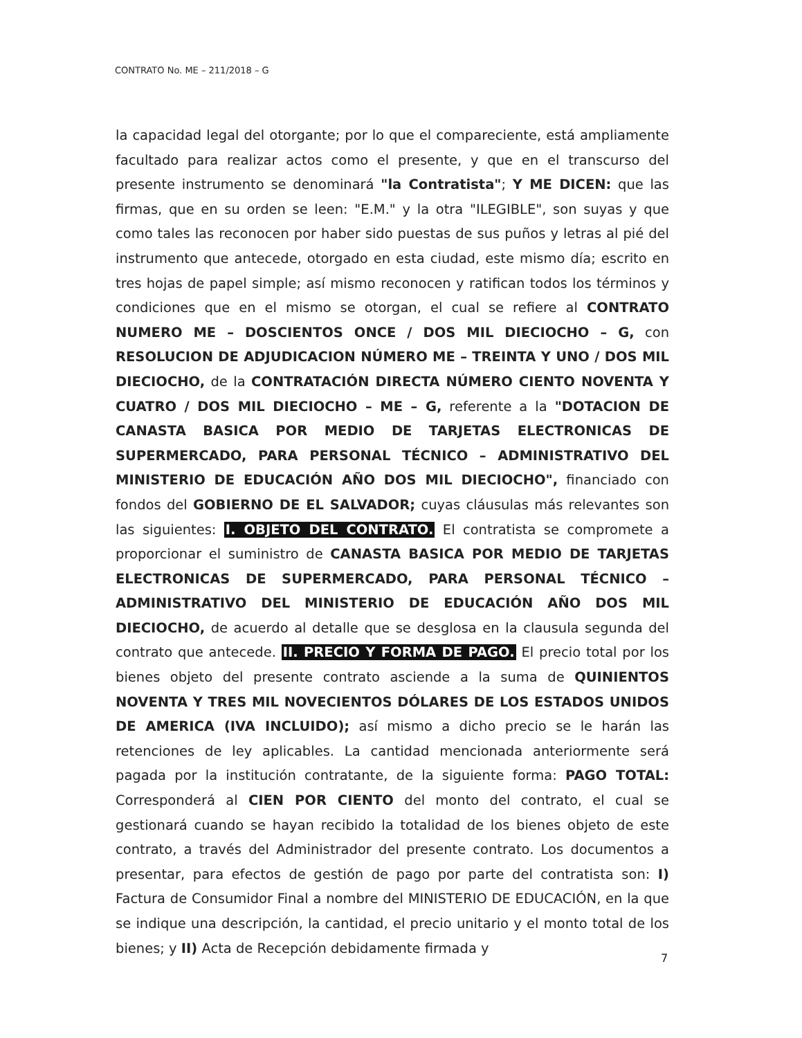CONTRATO No. ME – 211/2018 – G
la capacidad legal del otorgante; por lo que el compareciente, está ampliamente facultado para realizar actos como el presente, y que en el transcurso del presente instrumento se denominará "la Contratista"; Y ME DICEN: que las firmas, que en su orden se leen: "E.M." y la otra "ILEGIBLE", son suyas y que como tales las reconocen por haber sido puestas de sus puños y letras al pié del instrumento que antecede, otorgado en esta ciudad, este mismo día; escrito en tres hojas de papel simple; así mismo reconocen y ratifican todos los términos y condiciones que en el mismo se otorgan, el cual se refiere al CONTRATO NUMERO ME – DOSCIENTOS ONCE / DOS MIL DIECIOCHO – G, con RESOLUCION DE ADJUDICACION NÚMERO ME – TREINTA Y UNO / DOS MIL DIECIOCHO, de la CONTRATACIÓN DIRECTA NÚMERO CIENTO NOVENTA Y CUATRO / DOS MIL DIECIOCHO – ME – G, referente a la "DOTACION DE CANASTA BASICA POR MEDIO DE TARJETAS ELECTRONICAS DE SUPERMERCADO, PARA PERSONAL TÉCNICO – ADMINISTRATIVO DEL MINISTERIO DE EDUCACIÓN AÑO DOS MIL DIECIOCHO", financiado con fondos del GOBIERNO DE EL SALVADOR; cuyas cláusulas más relevantes son las siguientes: I. OBJETO DEL CONTRATO. El contratista se compromete a proporcionar el suministro de CANASTA BASICA POR MEDIO DE TARJETAS ELECTRONICAS DE SUPERMERCADO, PARA PERSONAL TÉCNICO – ADMINISTRATIVO DEL MINISTERIO DE EDUCACIÓN AÑO DOS MIL DIECIOCHO, de acuerdo al detalle que se desglosa en la clausula segunda del contrato que antecede. II. PRECIO Y FORMA DE PAGO. El precio total por los bienes objeto del presente contrato asciende a la suma de QUINIENTOS NOVENTA Y TRES MIL NOVECIENTOS DÓLARES DE LOS ESTADOS UNIDOS DE AMERICA (IVA INCLUIDO); así mismo a dicho precio se le harán las retenciones de ley aplicables. La cantidad mencionada anteriormente será pagada por la institución contratante, de la siguiente forma: PAGO TOTAL: Corresponderá al CIEN POR CIENTO del monto del contrato, el cual se gestionará cuando se hayan recibido la totalidad de los bienes objeto de este contrato, a través del Administrador del presente contrato. Los documentos a presentar, para efectos de gestión de pago por parte del contratista son: I) Factura de Consumidor Final a nombre del MINISTERIO DE EDUCACIÓN, en la que se indique una descripción, la cantidad, el precio unitario y el monto total de los bienes; y II) Acta de Recepción debidamente firmada y
7